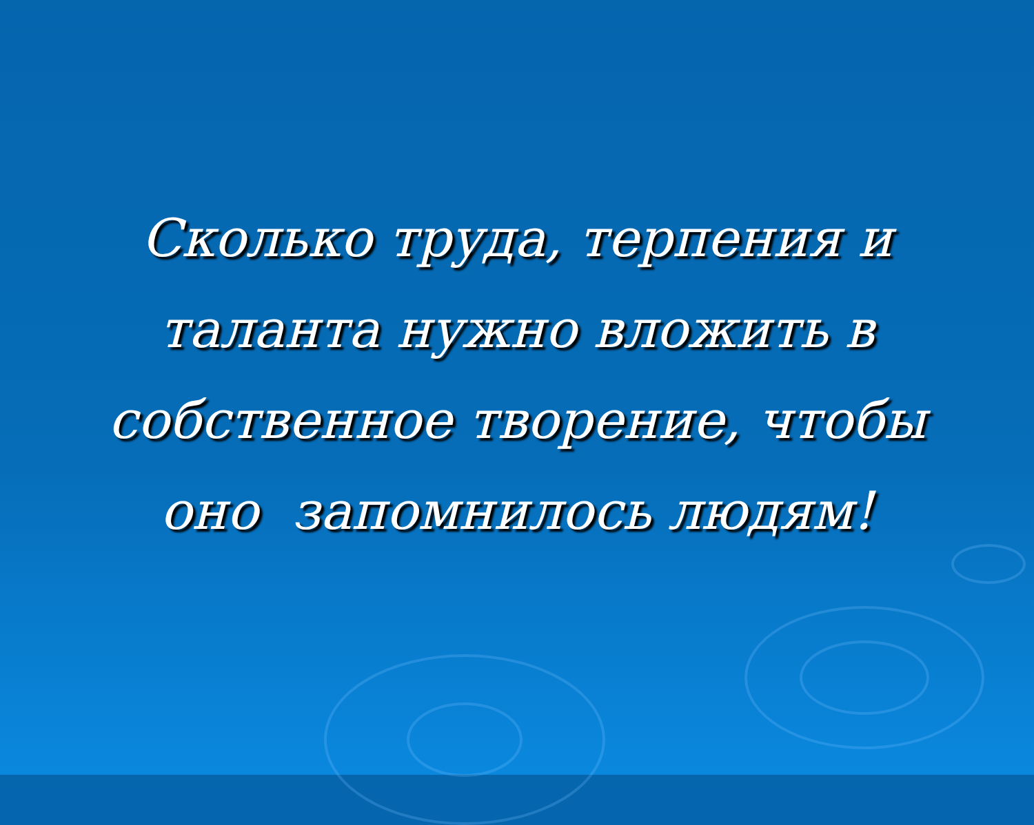Сколько труда, терпения и
таланта нужно вложить в
собственное творение, чтобы
оно запомнилось людям!